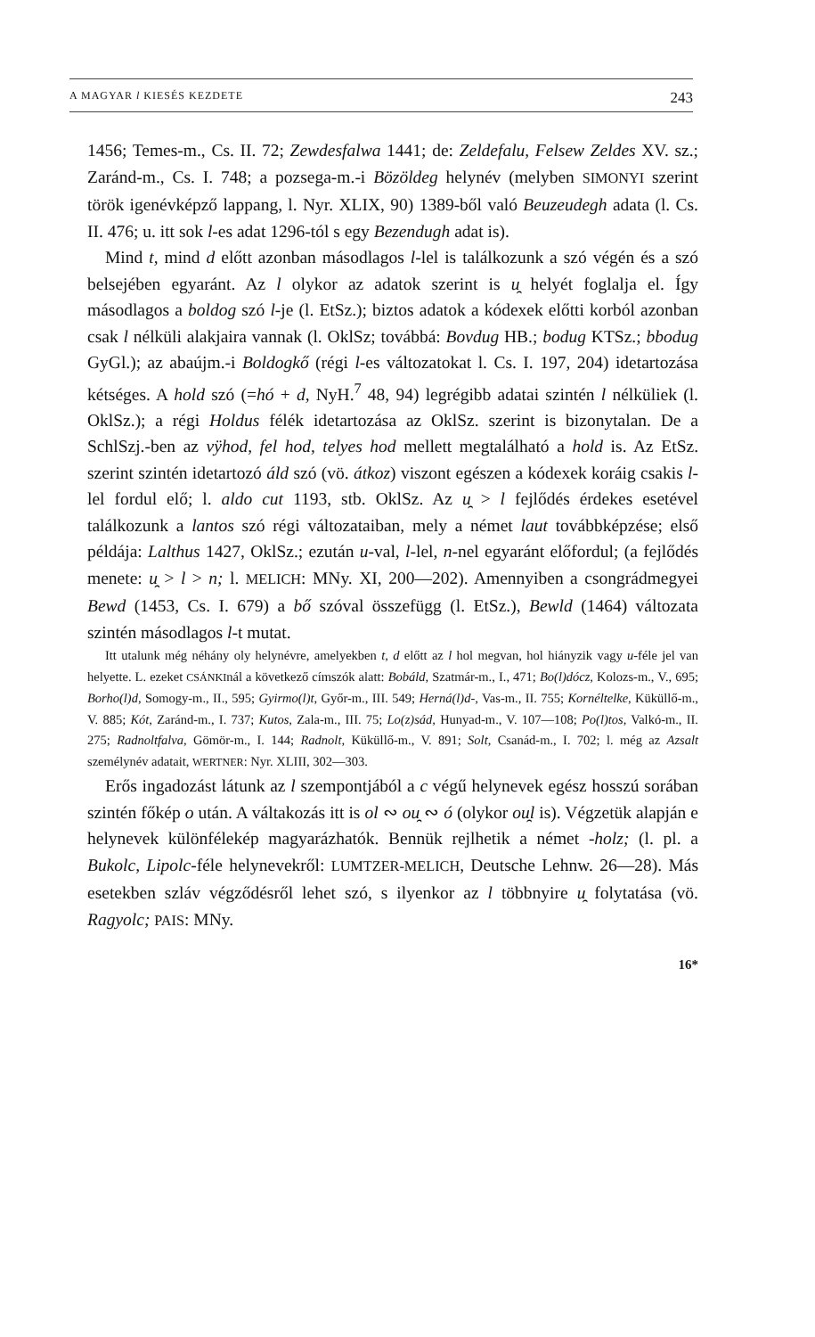A MAGYAR l KIESÉS KEZDETE 243
1456; Temes-m., Cs. II. 72; Zewdesfalwa 1441; de: Zeldefalu, Felsew Zeldes XV. sz.; Zaránd-m., Cs. I. 748; a pozsega-m.-i Bözöldeg helynév (melyben SIMONYI szerint török igenévképző lappang, l. Nyr. XLIX, 90) 1389-ből való Beuzeudegh adata (l. Cs. II. 476; u. itt sok l-es adat 1296-tól s egy Bezendugh adat is).
Mind t, mind d előtt azonban másodlagos l-lel is találkozunk a szó végén és a szó belsejében egyaránt. Az l olykor az adatok szerint is u̯ helyét foglalja el. Így másodlagos a boldog szó l-je (l. EtSz.); biztos adatok a kódexek előtti korból azonban csak l nélküli alakjaira vannak (l. OklSz; továbbá: Bovdug HB.; bodug KTSz.; bbodug GyGl.); az abaújm.-i Boldogkő (régi l-es változatokat l. Cs. I. 197, 204) idetartozása kétséges. A hold szó (=hó + d, NyH.<sup>7</sup> 48, 94) legrégibb adatai szintén l nélküliek (l. OklSz.); a régi Holdus félék idetartozása az OklSz. szerint is bizonytalan. De a SchlSzj.-ben az vÿhod, fel hod, telyes hod mellett megtalálható a hold is. Az EtSz. szerint szintén idetartozó áld szó (vö. átkoz) viszont egészen a kódexek koráig csakis l-lel fordul elő; l. aldo cut 1193, stb. OklSz. Az u̯ > l fejlődés érdekes esetével találkozunk a lantos szó régi változataiban, mely a német laut továbbképzése; első példája: Lalthus 1427, OklSz.; ezután u-val, l-lel, n-nel egyaránt előfordul; (a fejlődés menete: u̯ > l > n; l. MELICH: MNy. XI, 200—202). Amennyiben a csongrádmegyei Bewd (1453, Cs. I. 679) a bő szóval összefügg (l. EtSz.), Bewld (1464) változata szintén másodlagos l-t mutat.
Itt utalunk még néhány oly helynévre, amelyekben t, d előtt az l hol megvan, hol hiányzik vagy u-féle jel van helyette. L. ezeket CSÁNKInál a következő címszók alatt: Bobáld, Szatmár-m., I., 471; Bo(l)dócz, Kolozs-m., V., 695; Borho(l)d, Somogy-m., II., 595; Gyirmo(l)t, Győr-m., III. 549; Herná(l)d-, Vas-m., II. 755; Kornéltelke, Küküllő-m., V. 885; Kót, Zaránd-m., I. 737; Kutos, Zala-m., III. 75; Lo(z)sád, Hunyad-m., V. 107—108; Po(l)tos, Valkó-m., II. 275; Radnoltfalva, Gömör-m., I. 144; Radnolt, Küküllő-m., V. 891; Solt, Csanád-m., I. 702; l. még az Azsalt személynév adatait, WERTNER: Nyr. XLIII, 302—303.
Erős ingadozást látunk az l szempontjából a c végű helynevek egész hosszú sorában szintén főkép o után. A váltakozás itt is ol ∾ ou̯ ∾ ó (olykor ou̯l is). Végzetük alapján e helynevek különfélekép magyarázhatók. Bennük rejlhetik a német -holz; (l. pl. a Bukolc, Lipolc-féle helynevekről: LUMTZER-MELICH, Deutsche Lehnw. 26—28). Más esetekben szláv végződésről lehet szó, s ilyenkor az l többnyire u̯ folytatása (vö. Ragyolc; PAIS: MNy.
16*